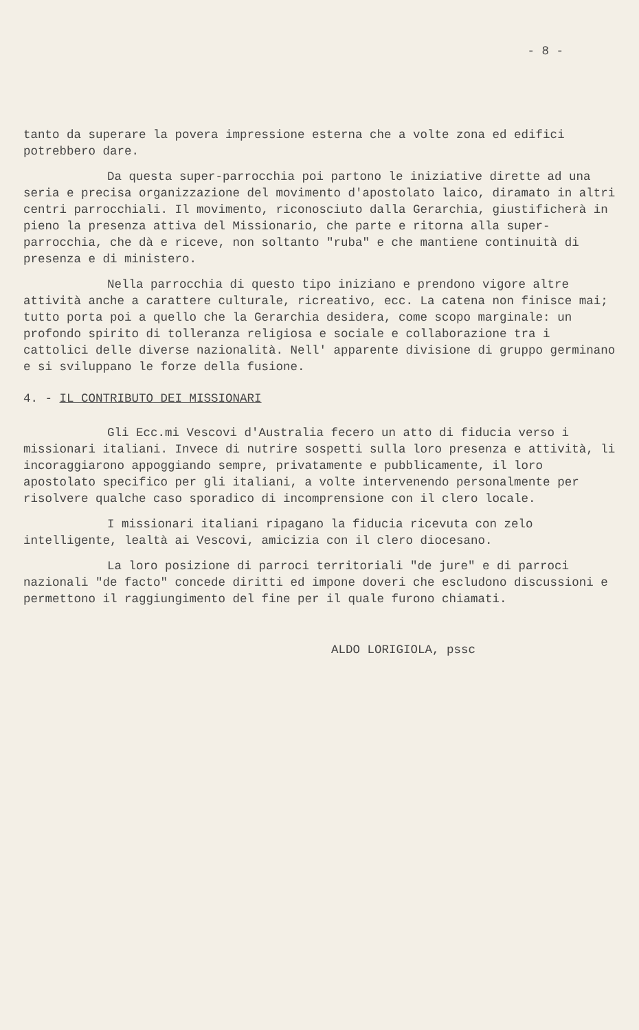- 8 -
tanto da superare la povera impressione esterna che a volte zona ed edifici potrebbero dare.
Da questa super-parrocchia poi partono le iniziative dirette ad una seria e precisa organizzazione del movimento d'apostolato laico, diramato in altri centri parrocchiali. Il movimento, riconosciuto dalla Gerarchia, giustificherà in pieno la presenza attiva del Missionario, che parte e ritorna alla super-parrocchia, che dà e riceve, non soltanto "ruba" e che mantiene continuità di presenza e di ministero.
Nella parrocchia di questo tipo iniziano e prendono vigore altre attività anche a carattere culturale, ricreativo, ecc. La catena non finisce mai; tutto porta poi a quello che la Gerarchia desidera, come scopo marginale: un profondo spirito di tolleranza religiosa e sociale e collaborazione tra i cattolici delle diverse nazionalità. Nell' apparente divisione di gruppo germinano e si sviluppano le forze della fusione.
4. - IL CONTRIBUTO DEI MISSIONARI
Gli Ecc.mi Vescovi d'Australia fecero un atto di fiducia verso i missionari italiani. Invece di nutrire sospetti sulla loro presenza e attività, li incoraggiarono appoggiando sempre, privatamente e pubblicamente, il loro apostolato specifico per gli italiani, a volte intervenendo personalmente per risolvere qualche caso sporadico di incomprensione con il clero locale.
I missionari italiani ripagano la fiducia ricevuta con zelo intelligente, lealtà ai Vescovi, amicizia con il clero diocesano.
La loro posizione di parroci territoriali "de jure" e di parroci nazionali "de facto" concede diritti ed impone doveri che escludono discussioni e permettono il raggiungimento del fine per il quale furono chiamati.
ALDO LORIGIOLA, pssc